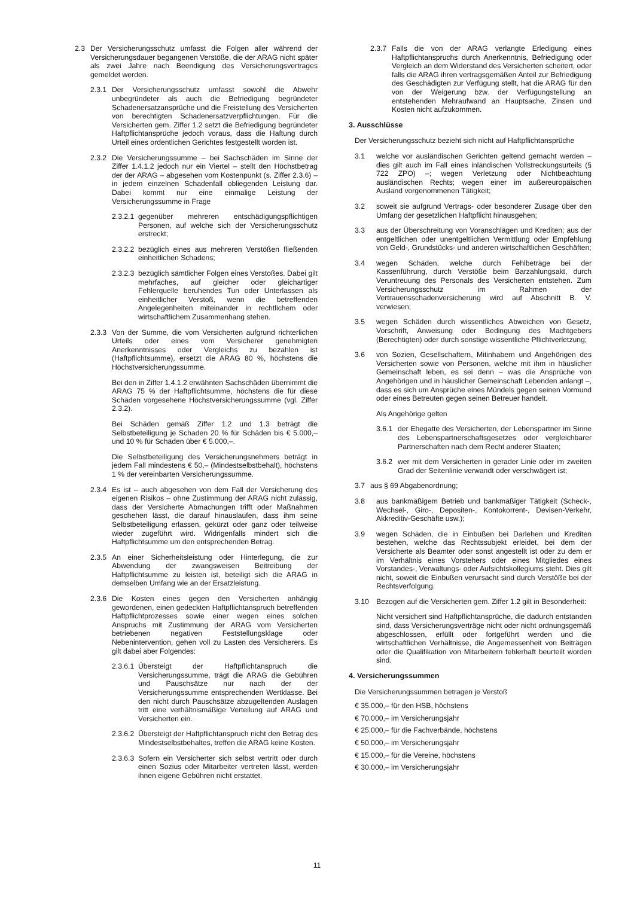2.3 Der Versicherungsschutz umfasst die Folgen aller während der Versicherungsdauer begangenen Verstöße, die der ARAG nicht später als zwei Jahre nach Beendigung des Versicherungsvertrages gemeldet werden.
2.3.1 Der Versicherungsschutz umfasst sowohl die Abwehr unbegründeter als auch die Befriedigung begründeter Schadenersatzansprüche und die Freistellung des Versicherten von berechtigten Schadenersatzverpflichtungen. Für die Versicherten gem. Ziffer 1.2 setzt die Befriedigung begründeter Haftpflichtansprüche jedoch voraus, dass die Haftung durch Urteil eines ordentlichen Gerichtes festgestellt worden ist.
2.3.2 Die Versicherungssumme – bei Sachschäden im Sinne der Ziffer 1.4.1.2 jedoch nur ein Viertel – stellt den Höchstbetrag der der ARAG – abgesehen vom Kostenpunkt (s. Ziffer 2.3.6) – in jedem einzelnen Schadenfall obliegenden Leistung dar. Dabei kommt nur eine einmalige Leistung der Versicherungssumme in Frage
2.3.2.1 gegenüber mehreren entschädigungspflichtigen Personen, auf welche sich der Versicherungsschutz erstreckt;
2.3.2.2 bezüglich eines aus mehreren Verstößen fließenden einheitlichen Schadens;
2.3.2.3 bezüglich sämtlicher Folgen eines Verstoßes. Dabei gilt mehrfaches, auf gleicher oder gleichartiger Fehlerquelle beruhendes Tun oder Unterlassen als einheitlicher Verstoß, wenn die betreffenden Angelegenheiten miteinander in rechtlichem oder wirtschaftlichem Zusammenhang stehen.
2.3.3 Von der Summe, die vom Versicherten aufgrund richterlichen Urteils oder eines vom Versicherer genehmigten Anerkenntnisses oder Vergleichs zu bezahlen ist (Haftpflichtsumme), ersetzt die ARAG 80 %, höchstens die Höchstversicherungssumme.
Bei den in Ziffer 1.4.1.2 erwähnten Sachschäden übernimmt die ARAG 75 % der Haftpflichtsumme, höchstens die für diese Schäden vorgesehene Höchstversicherungssumme (vgl. Ziffer 2.3.2).
Bei Schäden gemäß Ziffer 1.2 und 1.3 beträgt die Selbstbeteiligung je Schaden 20 % für Schäden bis € 5.000,– und 10 % für Schäden über € 5.000,–.
Die Selbstbeteiligung des Versicherungsnehmers beträgt in jedem Fall mindestens € 50,– (Mindestselbstbehalt), höchstens 1 % der vereinbarten Versicherungssumme.
2.3.4 Es ist – auch abgesehen von dem Fall der Versicherung des eigenen Risikos – ohne Zustimmung der ARAG nicht zulässig, dass der Versicherte Abmachungen trifft oder Maßnahmen geschehen lässt, die darauf hinauslaufen, dass ihm seine Selbstbeteiligung erlassen, gekürzt oder ganz oder teilweise wieder zugeführt wird. Widrigenfalls mindert sich die Haftpflichtsumme um den entsprechenden Betrag.
2.3.5 An einer Sicherheitsleistung oder Hinterlegung, die zur Abwendung der zwangsweisen Beitreibung der Haftpflichtsumme zu leisten ist, beteiligt sich die ARAG in demselben Umfang wie an der Ersatzleistung.
2.3.6 Die Kosten eines gegen den Versicherten anhängig gewordenen, einen gedeckten Haftpflichtanspruch betreffenden Haftpflichtprozesses sowie einer wegen eines solchen Anspruchs mit Zustimmung der ARAG vom Versicherten betriebenen negativen Feststellungsklage oder Nebenintervention, gehen voll zu Lasten des Versicherers. Es gilt dabei aber Folgendes:
2.3.6.1 Übersteigt der Haftpflichtanspruch die Versicherungssumme, trägt die ARAG die Gebühren und Pauschsätze nur nach der der Versicherungssumme entsprechenden Wertklasse. Bei den nicht durch Pauschsätze abzugeltenden Auslagen tritt eine verhältnismäßige Verteilung auf ARAG und Versicherten ein.
2.3.6.2 Übersteigt der Haftpflichtanspruch nicht den Betrag des Mindestselbstbehaltes, treffen die ARAG keine Kosten.
2.3.6.3 Sofern ein Versicherter sich selbst vertritt oder durch einen Sozius oder Mitarbeiter vertreten lässt, werden ihnen eigene Gebühren nicht erstattet.
2.3.7 Falls die von der ARAG verlangte Erledigung eines Haftpflichtanspruchs durch Anerkenntnis, Befriedigung oder Vergleich an dem Widerstand des Versicherten scheitert, oder falls die ARAG ihren vertragsgemäßen Anteil zur Befriedigung des Geschädigten zur Verfügung stellt, hat die ARAG für den von der Weigerung bzw. der Verfügungstellung an entstehenden Mehraufwand an Hauptsache, Zinsen und Kosten nicht aufzukommen.
3. Ausschlüsse
Der Versicherungsschutz bezieht sich nicht auf Haftpflichtansprüche
3.1 welche vor ausländischen Gerichten geltend gemacht werden – dies gilt auch im Fall eines inländischen Vollstreckungsurteils (§ 722 ZPO) –; wegen Verletzung oder Nichtbeachtung ausländischen Rechts; wegen einer im außereuropäischen Ausland vorgenommenen Tätigkeit;
3.2 soweit sie aufgrund Vertrags- oder besonderer Zusage über den Umfang der gesetzlichen Haftpflicht hinausgehen;
3.3 aus der Überschreitung von Voranschlägen und Krediten; aus der entgeltlichen oder unentgeltlichen Vermittlung oder Empfehlung von Geld-, Grundstücks- und anderen wirtschaftlichen Geschäften;
3.4 wegen Schäden, welche durch Fehlbeträge bei der Kassenführung, durch Verstöße beim Barzahlungsakt, durch Veruntreuung des Personals des Versicherten entstehen. Zum Versicherungsschutz im Rahmen der Vertrauensschadenversicherung wird auf Abschnitt B. V. verwiesen;
3.5 wegen Schäden durch wissentliches Abweichen von Gesetz, Vorschrift, Anweisung oder Bedingung des Machtgebers (Berechtigten) oder durch sonstige wissentliche Pflichtverletzung;
3.6 von Sozien, Gesellschaftern, Mitinhabern und Angehörigen des Versicherten sowie von Personen, welche mit ihm in häuslicher Gemeinschaft leben, es sei denn – was die Ansprüche von Angehörigen und in häuslicher Gemeinschaft Lebenden anlangt –, dass es sich um Ansprüche eines Mündels gegen seinen Vormund oder eines Betreuten gegen seinen Betreuer handelt.
Als Angehörige gelten
3.6.1 der Ehegatte des Versicherten, der Lebenspartner im Sinne des Lebenspartnerschaftsgesetzes oder vergleichbarer Partnerschaften nach dem Recht anderer Staaten;
3.6.2 wer mit dem Versicherten in gerader Linie oder im zweiten Grad der Seitenlinie verwandt oder verschwägert ist;
3.7 aus § 69 Abgabenordnung;
3.8 aus bankmäßigem Betrieb und bankmäßiger Tätigkeit (Scheck-, Wechsel-, Giro-, Depositen-, Kontokorrent-, Devisen-Verkehr, Akkreditiv-Geschäfte usw.);
3.9 wegen Schäden, die in Einbußen bei Darlehen und Krediten bestehen, welche das Rechtssubjekt erleidet, bei dem der Versicherte als Beamter oder sonst angestellt ist oder zu dem er im Verhältnis eines Vorstehers oder eines Mitgliedes eines Vorstandes-, Verwaltungs- oder Aufsichtskollegiums steht. Dies gilt nicht, soweit die Einbußen verursacht sind durch Verstöße bei der Rechtsverfolgung.
3.10 Bezogen auf die Versicherten gem. Ziffer 1.2 gilt in Besonderheit:
Nicht versichert sind Haftpflichtansprüche, die dadurch entstanden sind, dass Versicherungsverträge nicht oder nicht ordnungsgemäß abgeschlossen, erfüllt oder fortgeführt werden und die wirtschaftlichen Verhältnisse, die Angemessenheit von Beiträgen oder die Qualifikation von Mitarbeitern fehlerhaft beurteilt worden sind.
4. Versicherungssummen
Die Versicherungssummen betragen je Verstoß
€ 35.000,– für den HSB, höchstens
€ 70.000,– im Versicherungsjahr
€ 25.000,– für die Fachverbände, höchstens
€ 50.000,– im Versicherungsjahr
€ 15.000,– für die Vereine, höchstens
€ 30.000,– im Versicherungsjahr
11